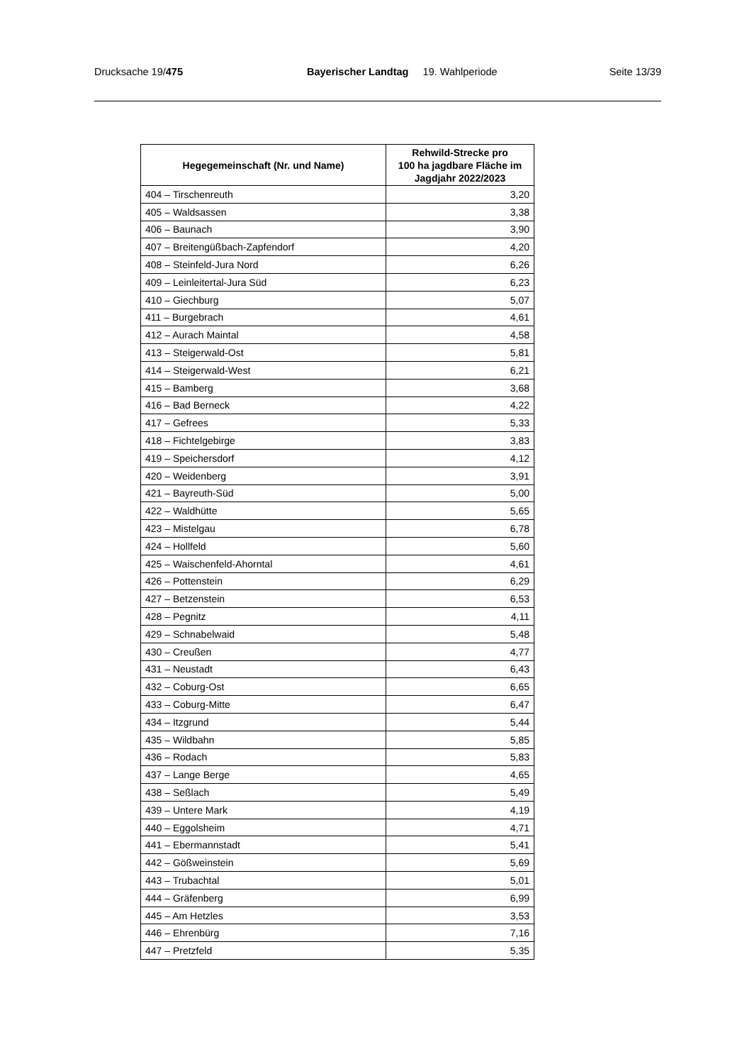Drucksache 19/475 Bayerischer Landtag 19. Wahlperiode
Seite 13/39
| Hegegemeinschaft (Nr. und Name) | Rehwild-Strecke pro 100 ha jagdbare Fläche im Jagdjahr 2022/2023 |
| --- | --- |
| 404 – Tirschenreuth | 3,20 |
| 405 – Waldsassen | 3,38 |
| 406 – Baunach | 3,90 |
| 407 – Breitengüßbach-Zapfendorf | 4,20 |
| 408 – Steinfeld-Jura Nord | 6,26 |
| 409 – Leinleitertal-Jura Süd | 6,23 |
| 410 – Giechburg | 5,07 |
| 411 – Burgebrach | 4,61 |
| 412 – Aurach Maintal | 4,58 |
| 413 – Steigerwald-Ost | 5,81 |
| 414 – Steigerwald-West | 6,21 |
| 415 – Bamberg | 3,68 |
| 416 – Bad Berneck | 4,22 |
| 417 – Gefrees | 5,33 |
| 418 – Fichtelgebirge | 3,83 |
| 419 – Speichersdorf | 4,12 |
| 420 – Weidenberg | 3,91 |
| 421 – Bayreuth-Süd | 5,00 |
| 422 – Waldhütte | 5,65 |
| 423 – Mistelgau | 6,78 |
| 424 – Hollfeld | 5,60 |
| 425 – Waischenfeld-Ahorntal | 4,61 |
| 426 – Pottenstein | 6,29 |
| 427 – Betzenstein | 6,53 |
| 428 – Pegnitz | 4,11 |
| 429 – Schnabelwaid | 5,48 |
| 430 – Creußen | 4,77 |
| 431 – Neustadt | 6,43 |
| 432 – Coburg-Ost | 6,65 |
| 433 – Coburg-Mitte | 6,47 |
| 434 – Itzgrund | 5,44 |
| 435 – Wildbahn | 5,85 |
| 436 – Rodach | 5,83 |
| 437 – Lange Berge | 4,65 |
| 438 – Seßlach | 5,49 |
| 439 – Untere Mark | 4,19 |
| 440 – Eggolsheim | 4,71 |
| 441 – Ebermannstadt | 5,41 |
| 442 – Gößweinstein | 5,69 |
| 443 – Trubachtal | 5,01 |
| 444 – Gräfenberg | 6,99 |
| 445 – Am Hetzles | 3,53 |
| 446 – Ehrenbürg | 7,16 |
| 447 – Pretzfeld | 5,35 |